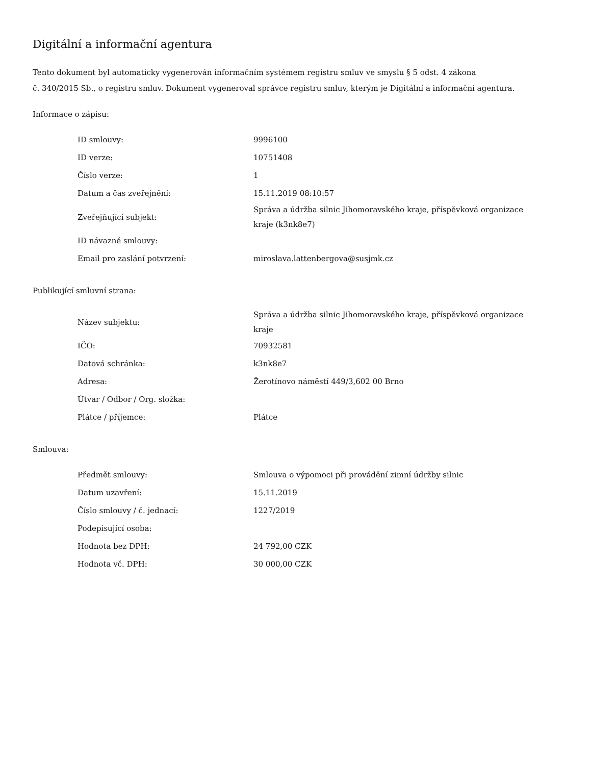Digitální a informační agentura
Tento dokument byl automaticky vygenerován informačním systémem registru smluv ve smyslu § 5 odst. 4 zákona
č. 340/2015 Sb., o registru smluv. Dokument vygeneroval správce registru smluv, kterým je Digitální a informační agentura.
Informace o zápisu:
| ID smlouvy: | 9996100 |
| ID verze: | 10751408 |
| Číslo verze: | 1 |
| Datum a čas zveřejnění: | 15.11.2019 08:10:57 |
| Zveřejňující subjekt: | Správa a údržba silnic Jihomoravského kraje, příspěvková organizace kraje (k3nk8e7) |
| ID návazné smlouvy: | |
| Email pro zaslání potvrzení: | miroslava.lattenbergova@susjmk.cz |
Publikující smluvní strana:
| Název subjektu: | Správa a údržba silnic Jihomoravského kraje, příspěvková organizace kraje |
| IČO: | 70932581 |
| Datová schránka: | k3nk8e7 |
| Adresa: | Žerotínovo náměstí 449/3,602 00 Brno |
| Útvar / Odbor / Org. složka: | |
| Plátce / příjemce: | Plátce |
Smlouva:
| Předmět smlouvy: | Smlouva o výpomoci při provádění zimní údržby silnic |
| Datum uzavření: | 15.11.2019 |
| Číslo smlouvy / č. jednací: | 1227/2019 |
| Podepisující osoba: | |
| Hodnota bez DPH: | 24 792,00 CZK |
| Hodnota vč. DPH: | 30 000,00 CZK |